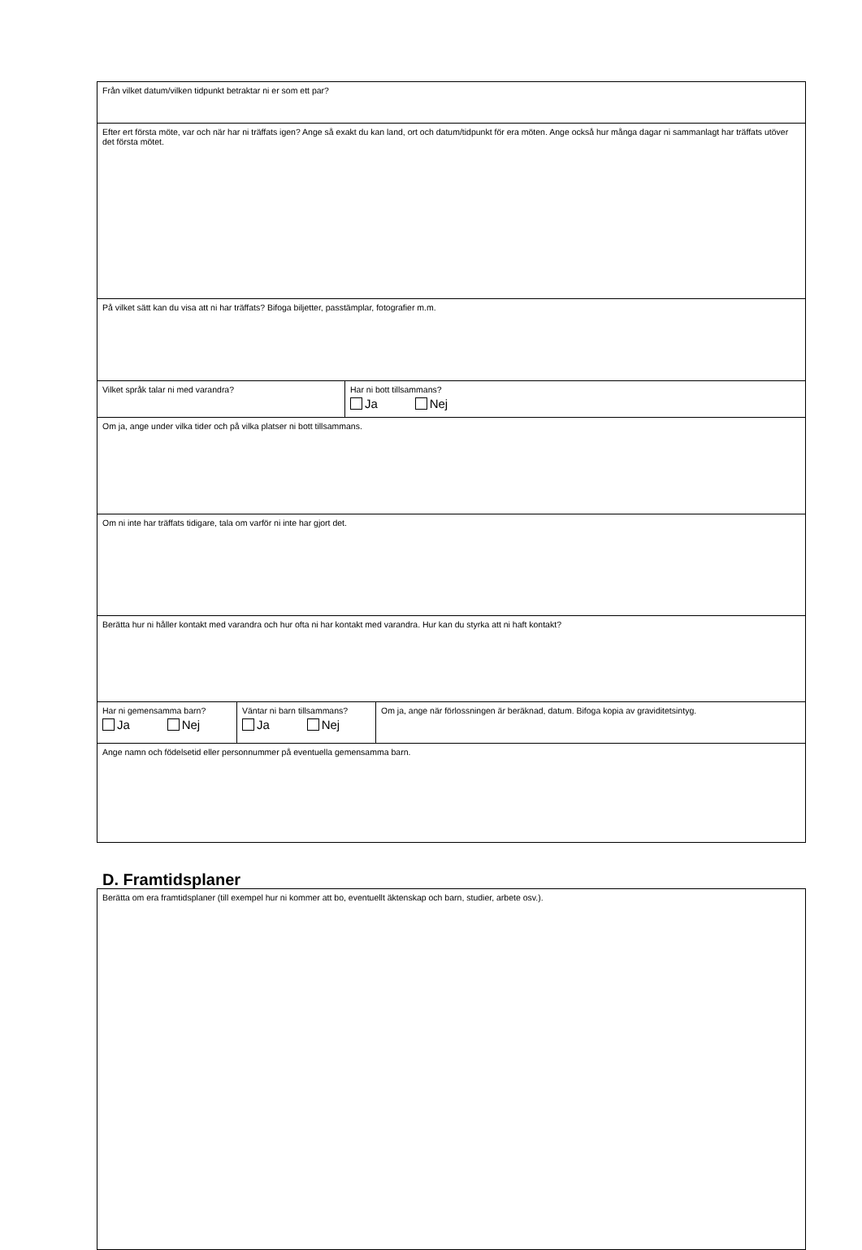| Från vilket datum/vilken tidpunkt betraktar ni er som ett par? | | | |
| Efter ert första möte, var och när har ni träffats igen? Ange så exakt du kan land, ort och datum/tidpunkt för era möten. Ange också hur många dagar ni sammanlagt har träffats utöver det första mötet. | | | |
| På vilket sätt kan du visa att ni har träffats? Bifoga biljetter, passtämplar, fotografier m.m. | | | |
| Vilket språk talar ni med varandra? | | Har ni bott tillsammans? Ja Nej | |
| Om ja, ange under vilka tider och på vilka platser ni bott tillsammans. | | | |
| Om ni inte har träffats tidigare, tala om varför ni inte har gjort det. | | | |
| Berätta hur ni håller kontakt med varandra och hur ofta ni har kontakt med varandra. Hur kan du styrka att ni haft kontakt? | | | |
| Har ni gemensamma barn? Ja Nej | Väntar ni barn tillsammans? Ja Nej | | Om ja, ange när förlossningen är beräknad, datum. Bifoga kopia av graviditetsintyg. |
| Ange namn och födelsetid eller personnummer på eventuella gemensamma barn. | | | |
D. Framtidsplaner
| Berätta om era framtidsplaner (till exempel hur ni kommer att bo, eventuellt äktenskap och barn, studier, arbete osv.). |